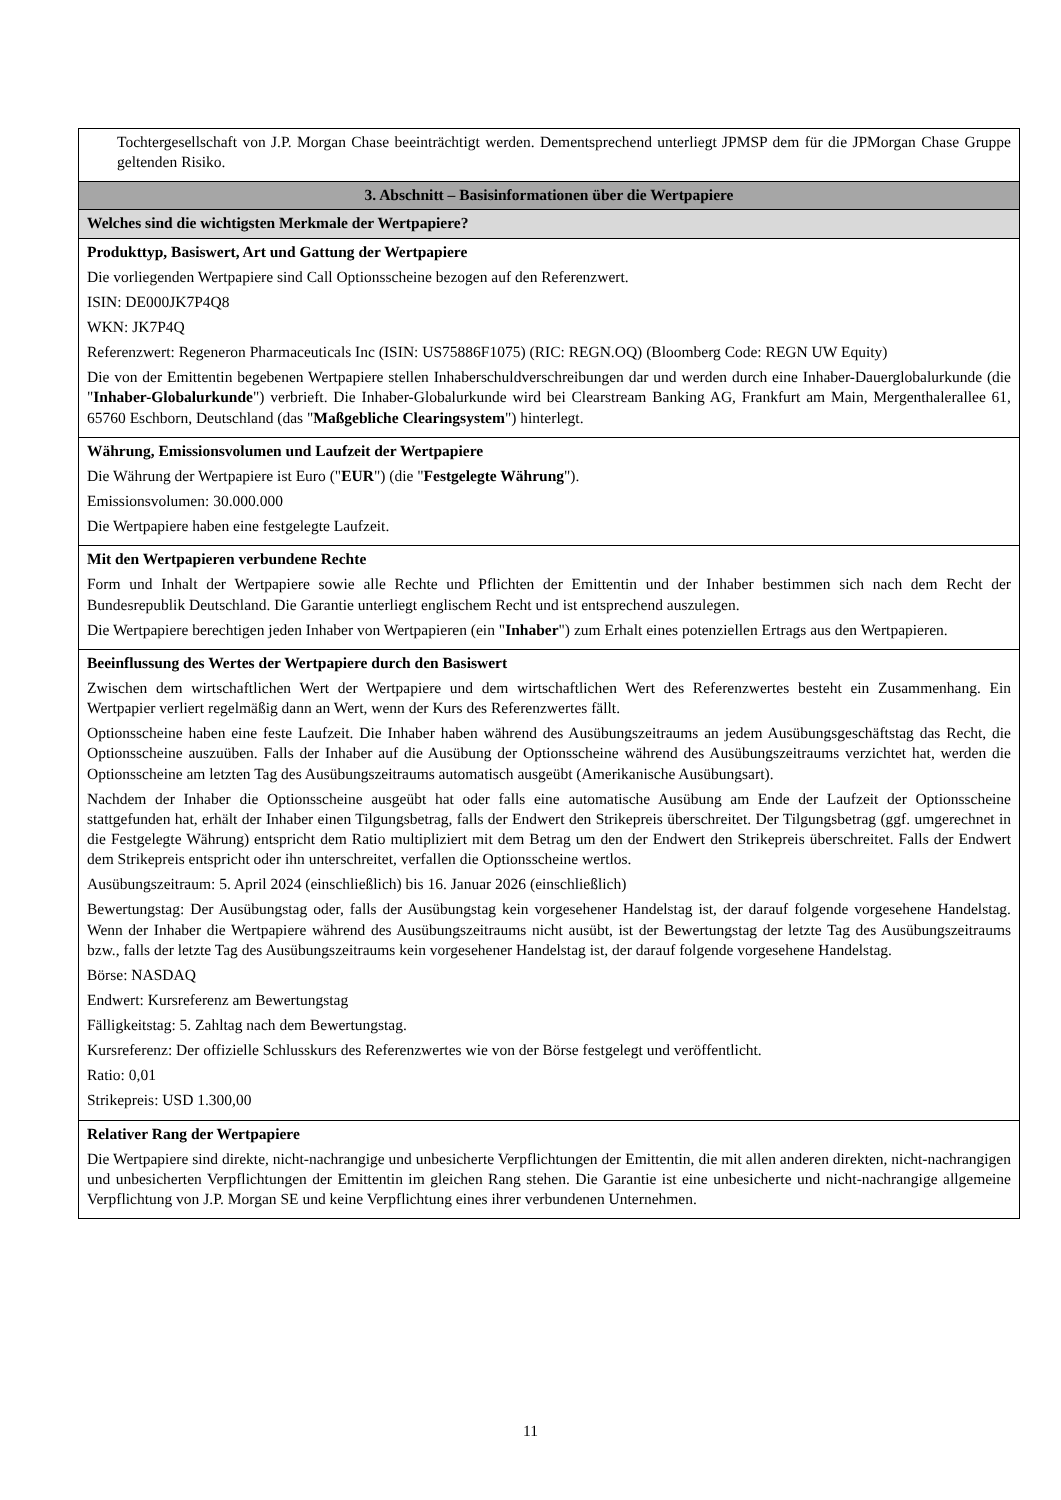| Tochtergesellschaft von J.P. Morgan Chase beeinträchtigt werden. Dementsprechend unterliegt JPMSP dem für die JPMorgan Chase Gruppe geltenden Risiko. |
| 3. Abschnitt – Basisinformationen über die Wertpapiere |
| Welches sind die wichtigsten Merkmale der Wertpapiere? |
| Produkttyp, Basiswert, Art und Gattung der Wertpapiere Die vorliegenden Wertpapiere sind Call Optionsscheine bezogen auf den Referenzwert. ISIN: DE000JK7P4Q8 WKN: JK7P4Q Referenzwert: Regeneron Pharmaceuticals Inc (ISIN: US75886F1075) (RIC: REGN.OQ) (Bloomberg Code: REGN UW Equity) Die von der Emittentin begebenen Wertpapiere stellen Inhaberschuldverschreibungen dar und werden durch eine Inhaber-Dauerglobalurkunde (die " Inhaber-Globalurkunde ") verbrieft. Die Inhaber-Globalurkunde wird bei Clearstream Banking AG, Frankfurt am Main, Mergenthalerallee 61, 65760 Eschborn, Deutschland (das " Maßgebliche Clearingsystem ") hinterlegt. |
| Währung, Emissionsvolumen und Laufzeit der Wertpapiere Die Währung der Wertpapiere ist Euro (" EUR ") (die " Festgelegte Währung "). Emissionsvolumen: 30.000.000 Die Wertpapiere haben eine festgelegte Laufzeit. |
| Mit den Wertpapieren verbundene Rechte Form und Inhalt der Wertpapiere sowie alle Rechte und Pflichten der Emittentin und der Inhaber bestimmen sich nach dem Recht der Bundesrepublik Deutschland. Die Garantie unterliegt englischem Recht und ist entsprechend auszulegen. Die Wertpapiere berechtigen jeden Inhaber von Wertpapieren (ein " Inhaber ") zum Erhalt eines potenziellen Ertrags aus den Wertpapieren. |
| Beeinflussung des Wertes der Wertpapiere durch den Basiswert Zwischen dem wirtschaftlichen Wert der Wertpapiere und dem wirtschaftlichen Wert des Referenzwertes besteht ein Zusammenhang. Ein Wertpapier verliert regelmäßig dann an Wert, wenn der Kurs des Referenzwertes fällt. Optionsscheine haben eine feste Laufzeit. Die Inhaber haben während des Ausübungszeitraums an jedem Ausübungsgeschäftstag das Recht, die Optionsscheine auszuüben. Falls der Inhaber auf die Ausübung der Optionsscheine während des Ausübungszeitraums verzichtet hat, werden die Optionsscheine am letzten Tag des Ausübungszeitraums automatisch ausgeübt (Amerikanische Ausübungsart). Nachdem der Inhaber die Optionsscheine ausgeübt hat oder falls eine automatische Ausübung am Ende der Laufzeit der Optionsscheine stattgefunden hat, erhält der Inhaber einen Tilgungsbetrag, falls der Endwert den Strikepreis überschreitet. Der Tilgungsbetrag (ggf. umgerechnet in die Festgelegte Währung) entspricht dem Ratio multipliziert mit dem Betrag um den der Endwert den Strikepreis überschreitet. Falls der Endwert dem Strikepreis entspricht oder ihn unterschreitet, verfallen die Optionsscheine wertlos. Ausübungszeitraum: 5. April 2024 (einschließlich) bis 16. Januar 2026 (einschließlich) Bewertungstag: Der Ausübungstag oder, falls der Ausübungstag kein vorgesehener Handelstag ist, der darauf folgende vorgesehene Handelstag. Wenn der Inhaber die Wertpapiere während des Ausübungszeitraums nicht ausübt, ist der Bewertungstag der letzte Tag des Ausübungszeitraums bzw., falls der letzte Tag des Ausübungszeitraums kein vorgesehener Handelstag ist, der darauf folgende vorgesehene Handelstag. Börse: NASDAQ Endwert: Kursreferenz am Bewertungstag Fälligkeitstag: 5. Zahltag nach dem Bewertungstag. Kursreferenz: Der offizielle Schlusskurs des Referenzwertes wie von der Börse festgelegt und veröffentlicht. Ratio: 0,01 Strikepreis: USD 1.300,00 |
| Relativer Rang der Wertpapiere Die Wertpapiere sind direkte, nicht-nachrangige und unbesicherte Verpflichtungen der Emittentin, die mit allen anderen direkten, nicht-nachrangigen und unbesicherten Verpflichtungen der Emittentin im gleichen Rang stehen. Die Garantie ist eine unbesicherte und nicht-nachrangige allgemeine Verpflichtung von J.P. Morgan SE und keine Verpflichtung eines ihrer verbundenen Unternehmen. |
11